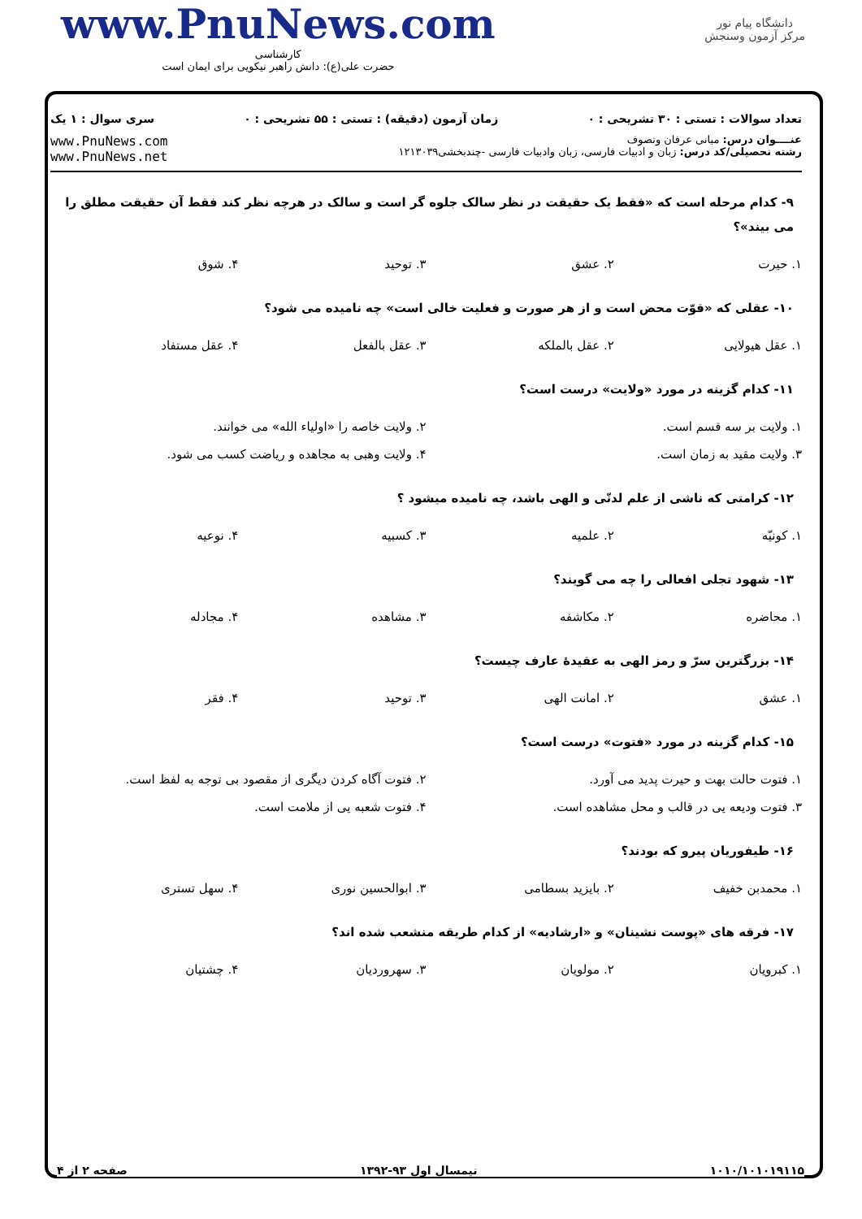www.PnuNews.com
کارشناسی
حضرت علی(ع): دانش راهبر نیکویی برای ایمان است
دانشگاه پیام نور
مرکز آزمون وسنجش
تعداد سوالات : تستی : ۳۰ تشریحی : ۰ زمان آزمون (دقیقه) : تستی : ۵۵ تشریحی : ۰ سری سوال : ۱ یک
عنــــوان درس: مبانی عرفان وتصوف
رشته تحصیلی/کد درس: زبان و ادبیات فارسی، زبان وادبیات فارسی -چندبخشی۱۲۱۳۰۳۹
www.PnuNews.com
www.PnuNews.net
۹- کدام مرحله است که «فقط یک حقیقت در نظر سالک جلوه گر است و سالک در هرچه نظر کند فقط آن حقیقت مطلق را می بیند»؟
| ۱. حیرت | ۲. عشق | ۳. توحید | ۴. شوق |
۱۰- عقلی که «قوّت محض است و از هر صورت و فعلیت خالی است» چه نامیده می شود؟
| ۱. عقل هیولایی | ۲. عقل بالملکه | ۳. عقل بالفعل | ۴. عقل مستفاد |
۱۱- کدام گزینه در مورد «ولایت» درست است؟
| ۱. ولایت بر سه قسم است. | ۲. ولایت خاصه را «اولیاء الله» می خوانند. |
| ۳. ولایت مقید به زمان است. | ۴. ولایت وهبی به مجاهده و ریاضت کسب می شود. |
۱۲- کرامتی که ناشی از علم لدنّی و الهی باشد، چه نامیده میشود ؟
| ۱. کونیّه | ۲. علمیه | ۳. کسبیه | ۴. نوعیه |
۱۳- شهود تجلی افعالی را چه می گویند؟
| ۱. محاضره | ۲. مکاشفه | ۳. مشاهده | ۴. مجادله |
۱۴- بزرگترین سرّ و رمز الهی به عقیدهٔ عارف چیست؟
| ۱. عشق | ۲. امانت الهی | ۳. توحید | ۴. فقر |
۱۵- کدام گزینه در مورد «فتوت» درست است؟
| ۱. فتوت حالت بهت و حیرت پدید می آورد. | ۲. فتوت آگاه کردن دیگری از مقصود بی توجه به لفظ است. |
| ۳. فتوت ودیعه یی در قالب و محل مشاهده است. | ۴. فتوت شعبه یی از ملامت است. |
۱۶- طیفوریان پیرو که بودند؟
| ۱. محمدبن خفیف | ۲. بایزید بسطامی | ۳. ابوالحسین نوری | ۴. سهل تستری |
۱۷- فرقه های «پوست نشینان» و «ارشادیه» از کدام طریقه منشعب شده اند؟
| ۱. کبرویان | ۲. مولویان | ۳. سهروردیان | ۴. چشتیان |
۱۰۱۰/۱۰۱۰۱۹۱۱۵ نیمسال اول ۹۳-۱۳۹۲ صفحه ۲ از ۴